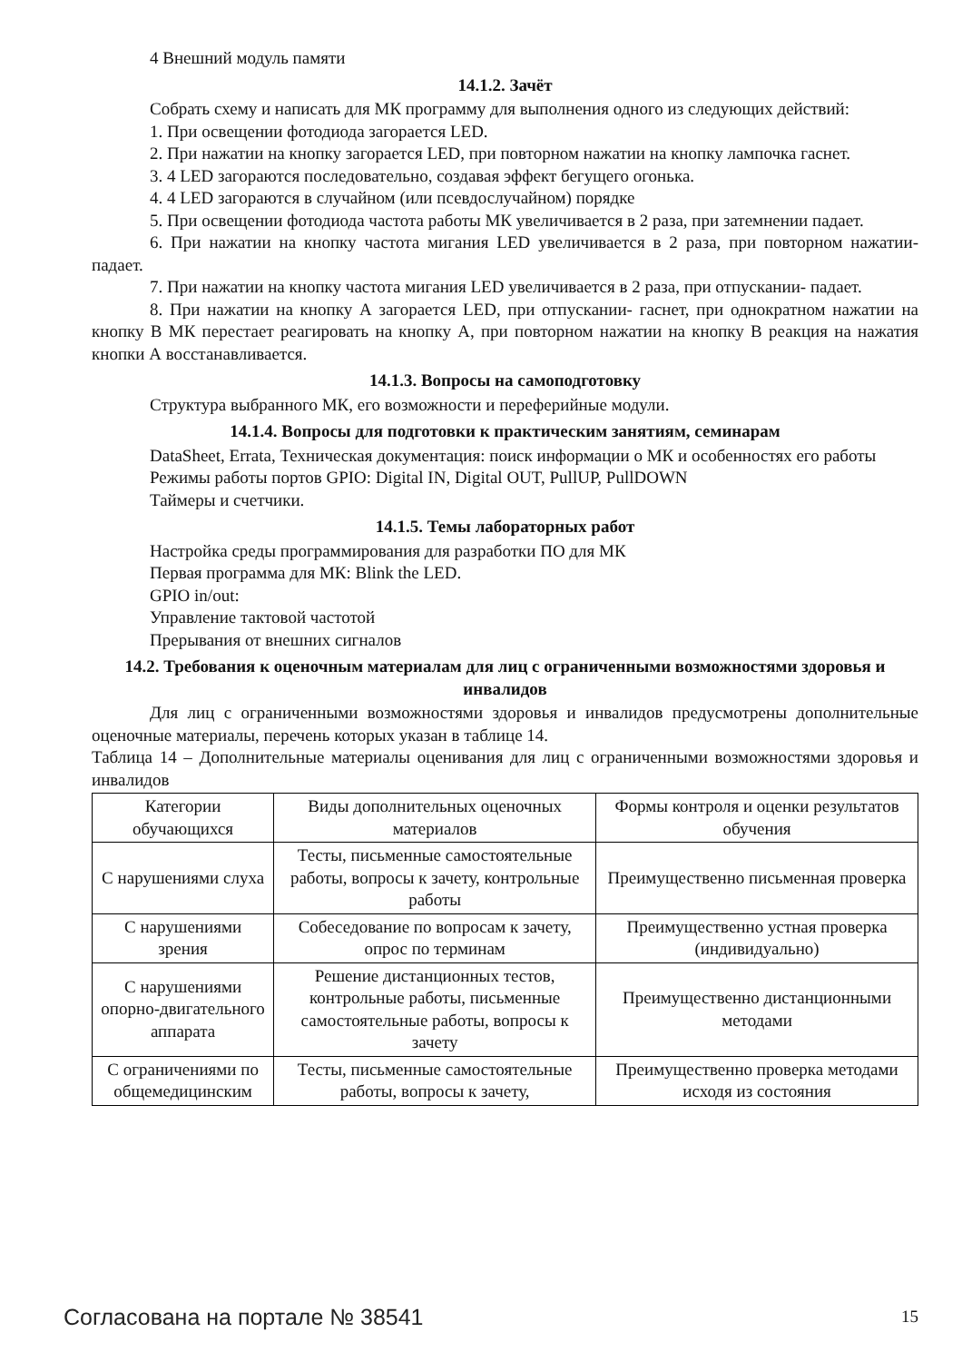4 Внешний модуль памяти
14.1.2. Зачёт
Собрать схему и написать для МК программу для выполнения одного из следующих действий:
1. При освещении фотодиода загорается LED.
2. При нажатии на кнопку загорается LED, при повторном нажатии на кнопку лампочка гаснет.
3. 4 LED загораются последовательно, создавая эффект бегущего огонька.
4. 4 LED загораются в случайном (или псевдослучайном) порядке
5. При освещении фотодиода частота работы МК увеличивается в 2 раза, при затемнении падает.
6. При нажатии на кнопку частота мигания LED увеличивается в 2 раза, при повторном нажатии- падает.
7. При нажатии на кнопку частота мигания LED увеличивается в 2 раза, при отпускании- падает.
8. При нажатии на кнопку А загорается LED, при отпускании- гаснет, при однократном нажатии на кнопку В МК перестает реагировать на кнопку А, при повторном нажатии на кнопку В реакция на нажатия кнопки А восстанавливается.
14.1.3. Вопросы на самоподготовку
Структура выбранного МК, его возможности и переферийные модули.
14.1.4. Вопросы для подготовки к практическим занятиям, семинарам
DataSheet, Errata, Техническая документация: поиск информации о МК и особенностях его работы
Режимы работы портов GPIO: Digital IN, Digital OUT, PullUP, PullDOWN
Таймеры и счетчики.
14.1.5. Темы лабораторных работ
Настройка среды программирования для разработки ПО для МК
Первая программа для МК: Blink the LED.
GPIO in/out:
Управление тактовой частотой
Прерывания от внешних сигналов
14.2. Требования к оценочным материалам для лиц с ограниченными возможностями здоровья и инвалидов
Для лиц с ограниченными возможностями здоровья и инвалидов предусмотрены дополнительные оценочные материалы, перечень которых указан в таблице 14.
Таблица 14 – Дополнительные материалы оценивания для лиц с ограниченными возможностями здоровья и инвалидов
| Категории обучающихся | Виды дополнительных оценочных материалов | Формы контроля и оценки результатов обучения |
| С нарушениями слуха | Тесты, письменные самостоятельные работы, вопросы к зачету, контрольные работы | Преимущественно письменная проверка |
| С нарушениями зрения | Собеседование по вопросам к зачету, опрос по терминам | Преимущественно устная проверка (индивидуально) |
| С нарушениями опорно-двигательного аппарата | Решение дистанционных тестов, контрольные работы, письменные самостоятельные работы, вопросы к зачету | Преимущественно дистанционными методами |
| С ограничениями по общемедицинским | Тесты, письменные самостоятельные работы, вопросы к зачету, | Преимущественно проверка методами исходя из состояния |
Согласована на портале № 38541 15